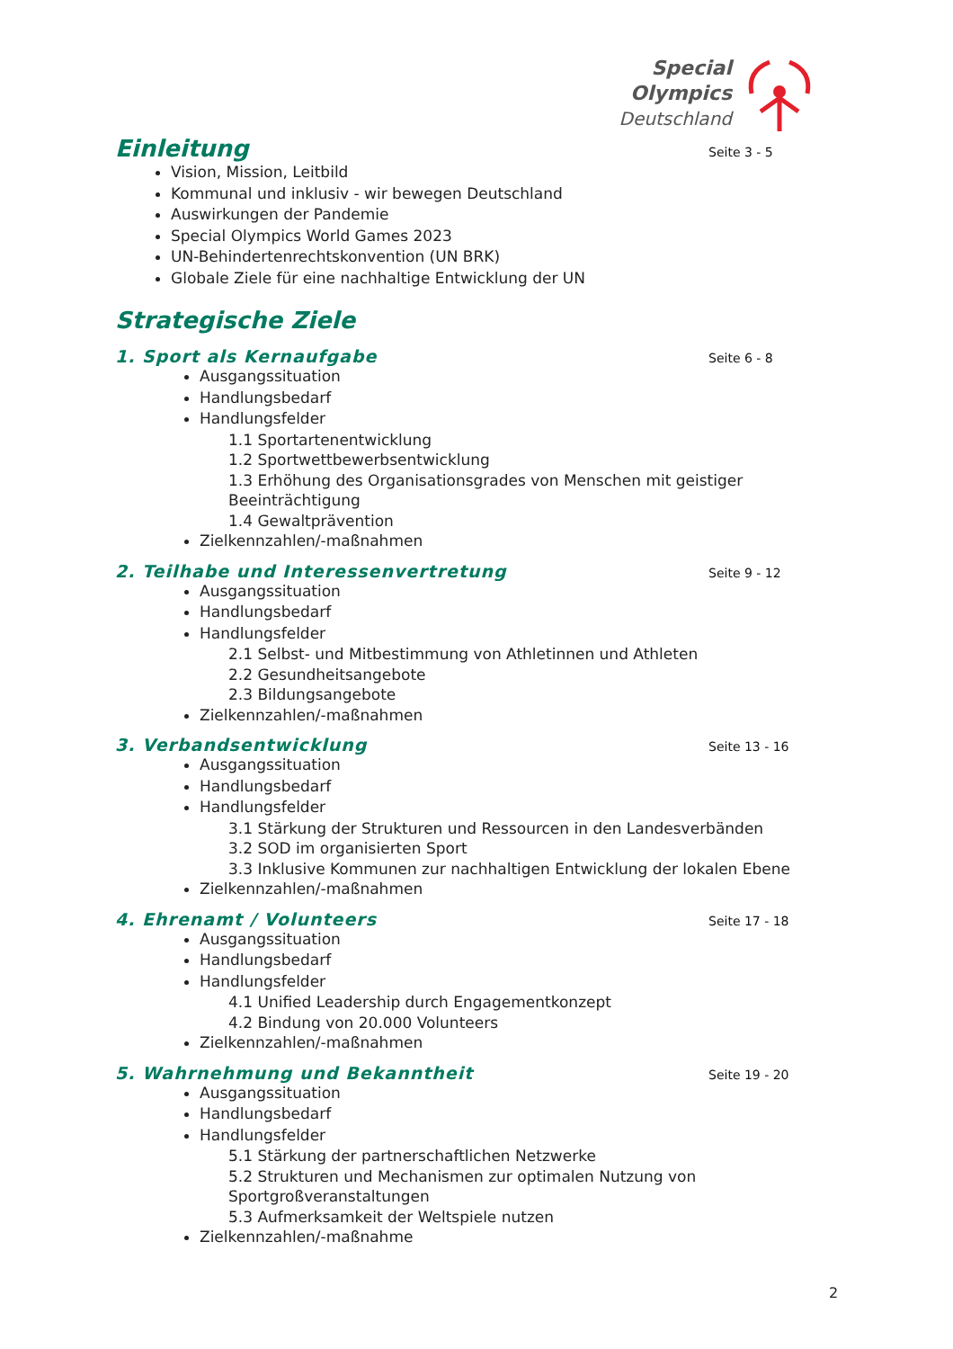Special
Olympics
Deutschland
Einleitung Seite 3 - 5
Vision, Mission, Leitbild
Kommunal und inklusiv - wir bewegen Deutschland
Auswirkungen der Pandemie
Special Olympics World Games 2023
UN-Behindertenrechtskonvention (UN BRK)
Globale Ziele für eine nachhaltige Entwicklung der UN
Strategische Ziele
1. Sport als Kernaufgabe Seite 6 - 8
Ausgangssituation
Handlungsbedarf
Handlungsfelder
1.1 Sportartenentwicklung
1.2 Sportwettbewerbsentwicklung
1.3 Erhöhung des Organisationsgrades von Menschen mit geistiger Beeinträchtigung
1.4 Gewaltprävention
Zielkennzahlen/-maßnahmen
2. Teilhabe und Interessenvertretung Seite 9 - 12
Ausgangssituation
Handlungsbedarf
Handlungsfelder
2.1 Selbst- und Mitbestimmung von Athletinnen und Athleten
2.2 Gesundheitsangebote
2.3 Bildungsangebote
Zielkennzahlen/-maßnahmen
3. Verbandsentwicklung Seite 13 - 16
Ausgangssituation
Handlungsbedarf
Handlungsfelder
3.1 Stärkung der Strukturen und Ressourcen in den Landesverbänden
3.2 SOD im organisierten Sport
3.3 Inklusive Kommunen zur nachhaltigen Entwicklung der lokalen Ebene
Zielkennzahlen/-maßnahmen
4. Ehrenamt / Volunteers Seite 17 - 18
Ausgangssituation
Handlungsbedarf
Handlungsfelder
4.1 Unified Leadership durch Engagementkonzept
4.2 Bindung von 20.000 Volunteers
Zielkennzahlen/-maßnahmen
5. Wahrnehmung und Bekanntheit Seite 19 - 20
Ausgangssituation
Handlungsbedarf
Handlungsfelder
5.1 Stärkung der partnerschaftlichen Netzwerke
5.2 Strukturen und Mechanismen zur optimalen Nutzung von Sportgroßveranstaltungen
5.3 Aufmerksamkeit der Weltspiele nutzen
Zielkennzahlen/-maßnahme
2